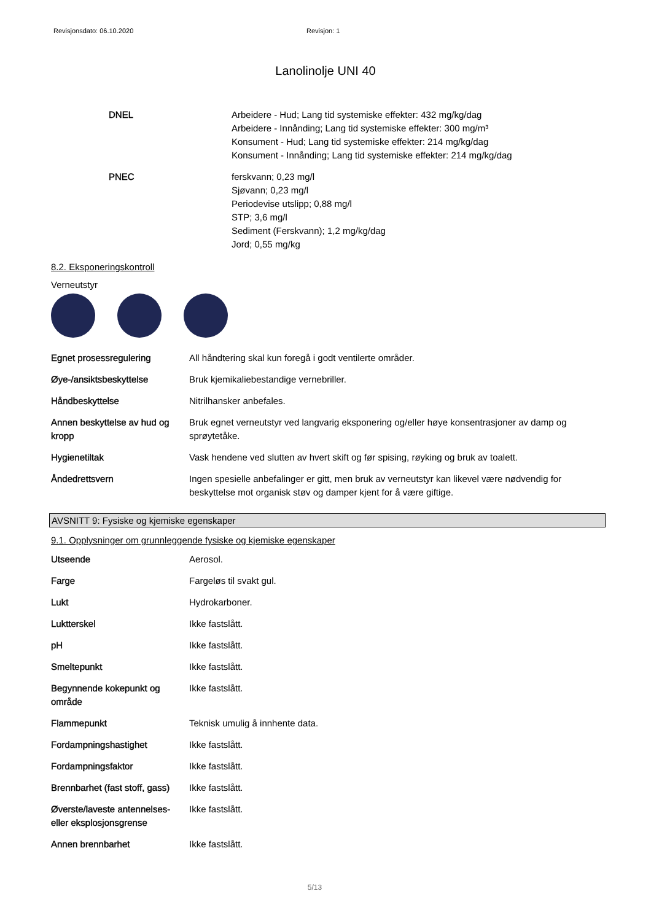Revisjonsdato: 06.10.2020 Revisjon: 1
Lanolinolje UNI 40
| DNEL | Arbeidere - Hud; Lang tid systemiske effekter: 432 mg/kg/dag Arbeidere - Innånding; Lang tid systemiske effekter: 300 mg/m³ Konsument - Hud; Lang tid systemiske effekter: 214 mg/kg/dag Konsument - Innånding; Lang tid systemiske effekter: 214 mg/kg/dag |
| PNEC | ferskvann; 0,23 mg/l Sjøvann; 0,23 mg/l Periodevise utslipp; 0,88 mg/l STP; 3,6 mg/l Sediment (Ferskvann); 1,2 mg/kg/dag Jord; 0,55 mg/kg |
8.2. Eksponeringskontroll
Verneutstyr
| Egnet prosessregulering | All håndtering skal kun foregå i godt ventilerte områder. |
| Øye-/ansiktsbeskyttelse | Bruk kjemikaliebestandige vernebriller. |
| Håndbeskyttelse | Nitrilhansker anbefales. |
| Annen beskyttelse av hud og kropp | Bruk egnet verneutstyr ved langvarig eksponering og/eller høye konsentrasjoner av damp og sprøytetåke. |
| Hygienetiltak | Vask hendene ved slutten av hvert skift og før spising, røyking og bruk av toalett. |
| Åndedrettsvern | Ingen spesielle anbefalinger er gitt, men bruk av verneutstyr kan likevel være nødvendig for beskyttelse mot organisk støv og damper kjent for å være giftige. |
AVSNITT 9: Fysiske og kjemiske egenskaper
9.1. Opplysninger om grunnleggende fysiske og kjemiske egenskaper
| Utseende | Aerosol. |
| Farge | Fargeløs til svakt gul. |
| Lukt | Hydrokarboner. |
| Luktterskel | Ikke fastslått. |
| pH | Ikke fastslått. |
| Smeltepunkt | Ikke fastslått. |
| Begynnende kokepunkt og område | Ikke fastslått. |
| Flammepunkt | Teknisk umulig å innhente data. |
| Fordampningshastighet | Ikke fastslått. |
| Fordampningsfaktor | Ikke fastslått. |
| Brennbarhet (fast stoff, gass) | Ikke fastslått. |
| Øverste/laveste antennelses- eller eksplosjonsgrense | Ikke fastslått. |
| Annen brennbarhet | Ikke fastslått. |
5/13